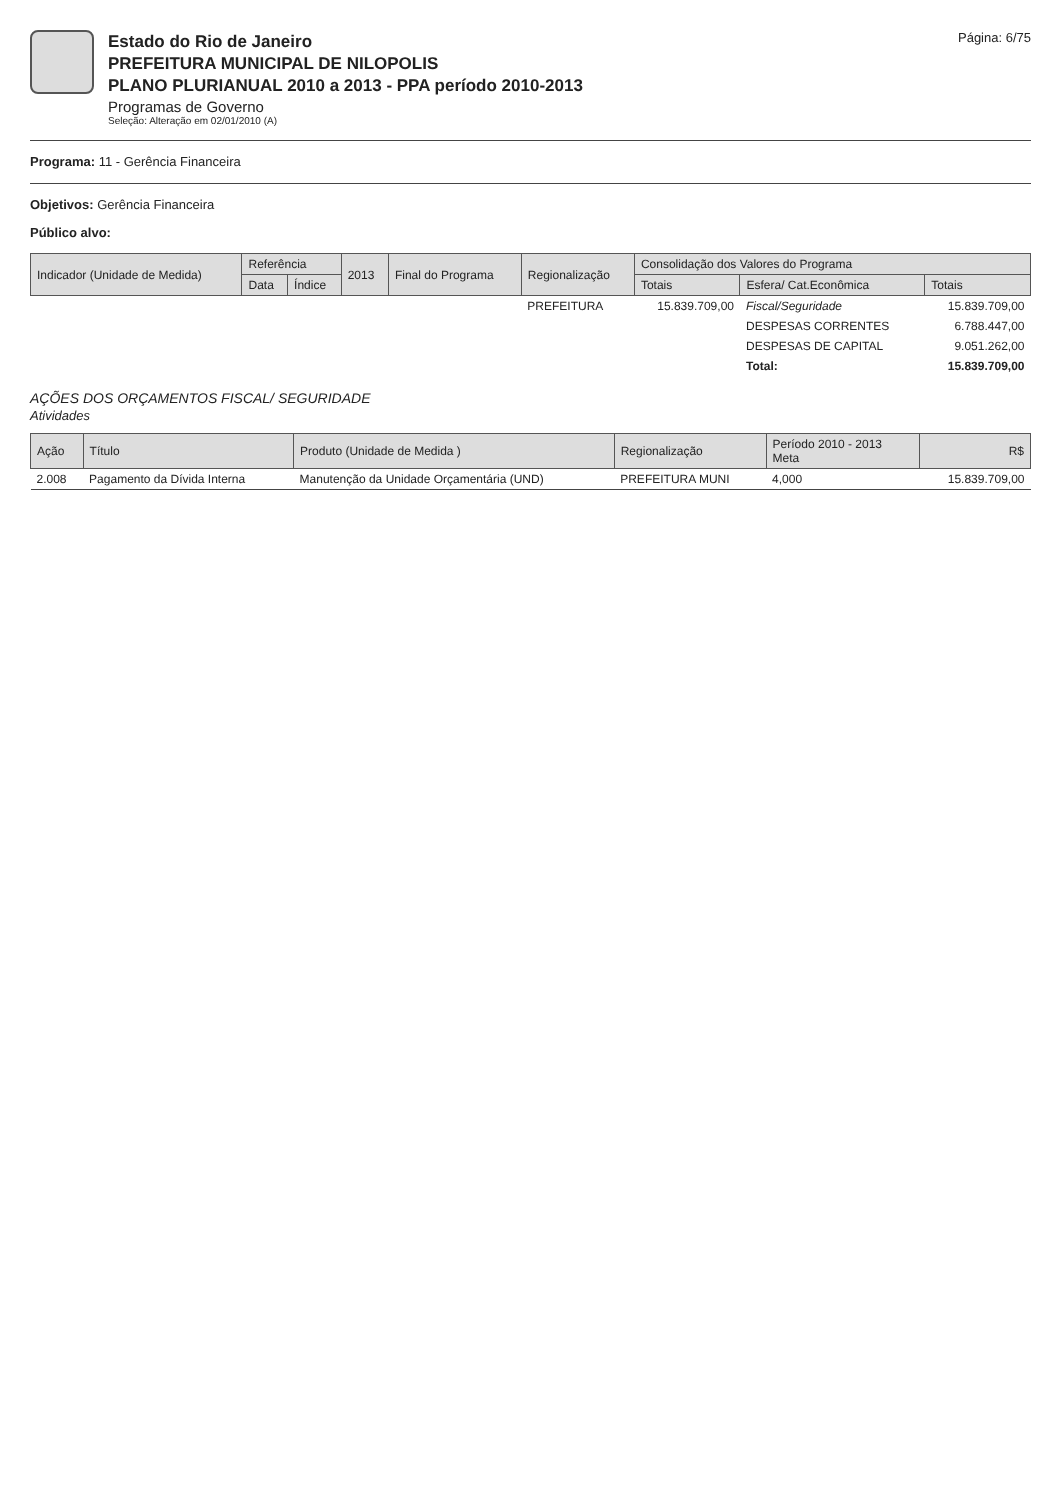Estado do Rio de Janeiro
PREFEITURA MUNICIPAL DE NILOPOLIS
PLANO PLURIANUAL 2010 a 2013 - PPA período 2010-2013
Programas de Governo
Seleção: Alteração em 02/01/2010 (A)
Página: 6/75
Programa: 11 - Gerência Financeira
Objetivos: Gerência Financeira
Público alvo:
| Indicador (Unidade de Medida) | Referência | | 2013 | Final do Programa | Regionalização | Consolidação dos Valores do Programa | | |
| --- | --- | --- | --- | --- | --- | --- | --- | --- |
| | Data | Índice | | | | Totais | Esfera/ Cat.Econômica | Totais |
| | | | | | PREFEITURA | 15.839.709,00 | Fiscal/Seguridade | 15.839.709,00 |
| | | | | | | | DESPESAS CORRENTES | 6.788.447,00 |
| | | | | | | | DESPESAS DE CAPITAL | 9.051.262,00 |
| | | | | | | | Total: | 15.839.709,00 |
AÇÕES DOS ORÇAMENTOS FISCAL/ SEGURIDADE
Atividades
| Ação | Título | Produto (Unidade de Medida ) | Regionalização | Período 2010 - 2013 Meta | R$ |
| --- | --- | --- | --- | --- | --- |
| 2.008 | Pagamento da Dívida Interna | Manutenção da Unidade Orçamentária (UND) | PREFEITURA MUNI | 4,000 | 15.839.709,00 |